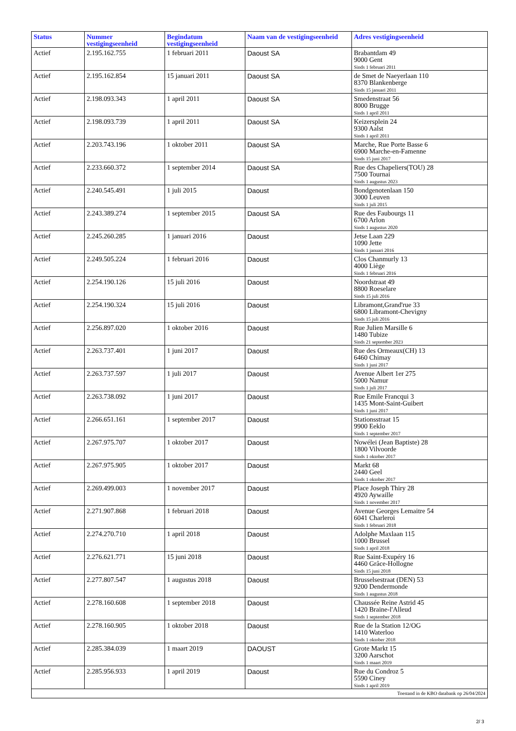| Status | Nummer vestigingseenheid | Begindatum vestigingseenheid | Naam van de vestigingseenheid | Adres vestigingseenheid |
| --- | --- | --- | --- | --- |
| Actief | 2.195.162.755 | 1 februari 2011 | Daoust SA | Brabantdam 49 9000 Gent Sinds 1 februari 2011 |
| Actief | 2.195.162.854 | 15 januari 2011 | Daoust SA | de Smet de Naeyerlaan 110 8370 Blankenberge Sinds 15 januari 2011 |
| Actief | 2.198.093.343 | 1 april 2011 | Daoust SA | Smedenstraat 56 8000 Brugge Sinds 1 april 2011 |
| Actief | 2.198.093.739 | 1 april 2011 | Daoust SA | Keizersplein 24 9300 Aalst Sinds 1 april 2011 |
| Actief | 2.203.743.196 | 1 oktober 2011 | Daoust SA | Marche, Rue Porte Basse 6 6900 Marche-en-Famenne Sinds 15 juni 2017 |
| Actief | 2.233.660.372 | 1 september 2014 | Daoust SA | Rue des Chapeliers(TOU) 28 7500 Tournai Sinds 1 augustus 2023 |
| Actief | 2.240.545.491 | 1 juli 2015 | Daoust | Bondgenotenlaan 150 3000 Leuven Sinds 1 juli 2015 |
| Actief | 2.243.389.274 | 1 september 2015 | Daoust SA | Rue des Faubourgs 11 6700 Arlon Sinds 1 augustus 2020 |
| Actief | 2.245.260.285 | 1 januari 2016 | Daoust | Jetse Laan 229 1090 Jette Sinds 1 januari 2016 |
| Actief | 2.249.505.224 | 1 februari 2016 | Daoust | Clos Chanmurly 13 4000 Liège Sinds 1 februari 2016 |
| Actief | 2.254.190.126 | 15 juli 2016 | Daoust | Noordstraat 49 8800 Roeselare Sinds 15 juli 2016 |
| Actief | 2.254.190.324 | 15 juli 2016 | Daoust | Libramont,Grand'rue 33 6800 Libramont-Chevigny Sinds 15 juli 2016 |
| Actief | 2.256.897.020 | 1 oktober 2016 | Daoust | Rue Julien Marsille 6 1480 Tubize Sinds 21 september 2023 |
| Actief | 2.263.737.401 | 1 juni 2017 | Daoust | Rue des Ormeaux(CH) 13 6460 Chimay Sinds 1 juni 2017 |
| Actief | 2.263.737.597 | 1 juli 2017 | Daoust | Avenue Albert 1er 275 5000 Namur Sinds 1 juli 2017 |
| Actief | 2.263.738.092 | 1 juni 2017 | Daoust | Rue Emile Francqui 3 1435 Mont-Saint-Guibert Sinds 1 juni 2017 |
| Actief | 2.266.651.161 | 1 september 2017 | Daoust | Stationsstraat 15 9900 Eeklo Sinds 1 september 2017 |
| Actief | 2.267.975.707 | 1 oktober 2017 | Daoust | Nowélei (Jean Baptiste) 28 1800 Vilvoorde Sinds 1 oktober 2017 |
| Actief | 2.267.975.905 | 1 oktober 2017 | Daoust | Markt 68 2440 Geel Sinds 1 oktober 2017 |
| Actief | 2.269.499.003 | 1 november 2017 | Daoust | Place Joseph Thiry 28 4920 Aywaille Sinds 1 november 2017 |
| Actief | 2.271.907.868 | 1 februari 2018 | Daoust | Avenue Georges Lemaitre 54 6041 Charleroi Sinds 1 februari 2018 |
| Actief | 2.274.270.710 | 1 april 2018 | Daoust | Adolphe Maxlaan 115 1000 Brussel Sinds 1 april 2018 |
| Actief | 2.276.621.771 | 15 juni 2018 | Daoust | Rue Saint-Exupéry 16 4460 Grâce-Hollogne Sinds 15 juni 2018 |
| Actief | 2.277.807.547 | 1 augustus 2018 | Daoust | Brusselsestraat (DEN) 53 9200 Dendermonde Sinds 1 augustus 2018 |
| Actief | 2.278.160.608 | 1 september 2018 | Daoust | Chaussée Reine Astrid 45 1420 Braine-l'Alleud Sinds 1 september 2018 |
| Actief | 2.278.160.905 | 1 oktober 2018 | Daoust | Rue de la Station 12/OG 1410 Waterloo Sinds 1 oktober 2018 |
| Actief | 2.285.384.039 | 1 maart 2019 | DAOUST | Grote Markt 15 3200 Aarschot Sinds 1 maart 2019 |
| Actief | 2.285.956.933 | 1 april 2019 | Daoust | Rue du Condroz 5 5590 Ciney Sinds 1 april 2019 |
| Toestand in de KBO databank op 26/04/2024 | | | | |
2/ 3